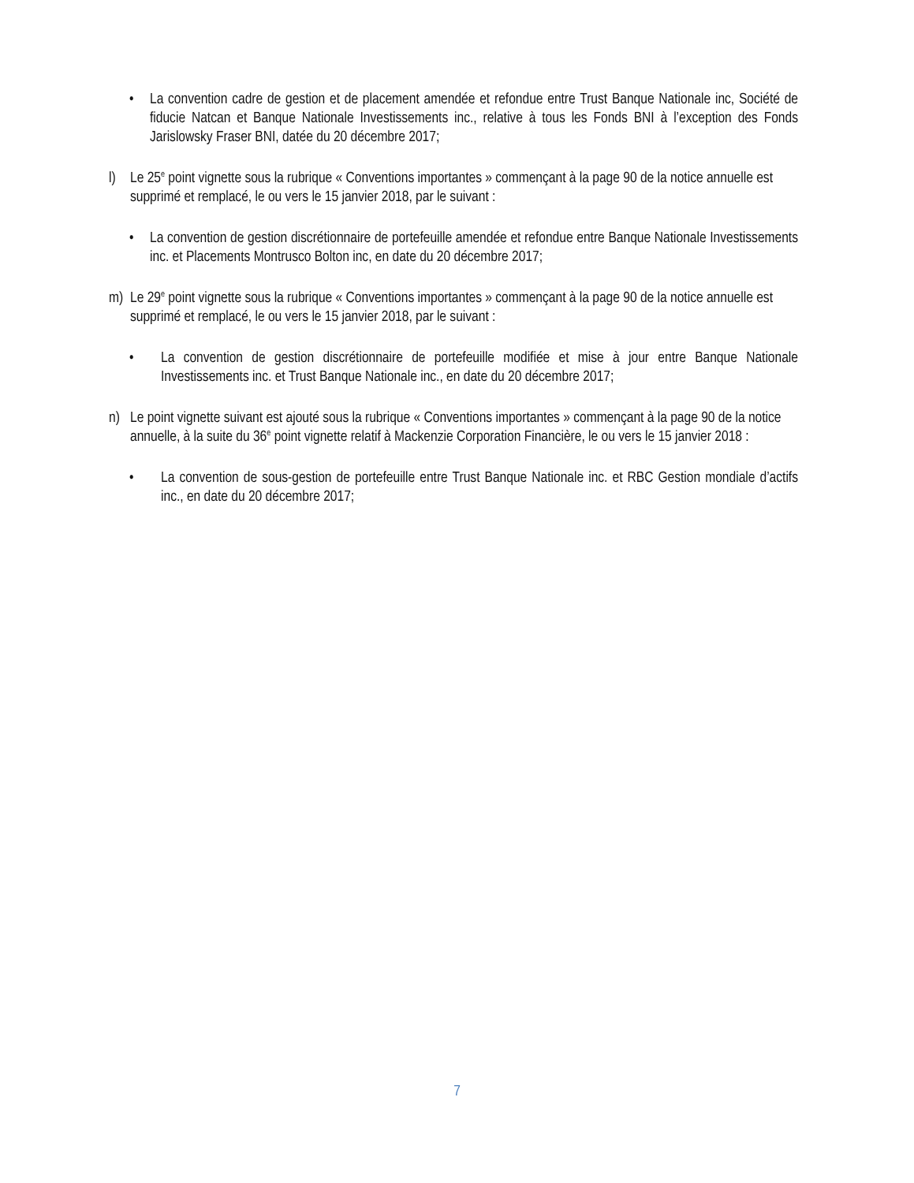• La convention cadre de gestion et de placement amendée et refondue entre Trust Banque Nationale inc, Société de fiducie Natcan et Banque Nationale Investissements inc., relative à tous les Fonds BNI à l’exception des Fonds Jarislowsky Fraser BNI, datée du 20 décembre 2017;
l) Le 25<sup>e</sup> point vignette sous la rubrique « Conventions importantes » commençant à la page 90 de la notice annuelle est supprimé et remplacé, le ou vers le 15 janvier 2018, par le suivant :
• La convention de gestion discrétionnaire de portefeuille amendée et refondue entre Banque Nationale Investissements inc. et Placements Montrusco Bolton inc, en date du 20 décembre 2017;
m) Le 29<sup>e</sup> point vignette sous la rubrique « Conventions importantes » commençant à la page 90 de la notice annuelle est supprimé et remplacé, le ou vers le 15 janvier 2018, par le suivant :
• La convention de gestion discrétionnaire de portefeuille modifiée et mise à jour entre Banque Nationale Investissements inc. et Trust Banque Nationale inc., en date du 20 décembre 2017;
n) Le point vignette suivant est ajouté sous la rubrique « Conventions importantes » commençant à la page 90 de la notice annuelle, à la suite du 36<sup>e</sup> point vignette relatif à Mackenzie Corporation Financière, le ou vers le 15 janvier 2018 :
• La convention de sous-gestion de portefeuille entre Trust Banque Nationale inc. et RBC Gestion mondiale d’actifs inc., en date du 20 décembre 2017;
7